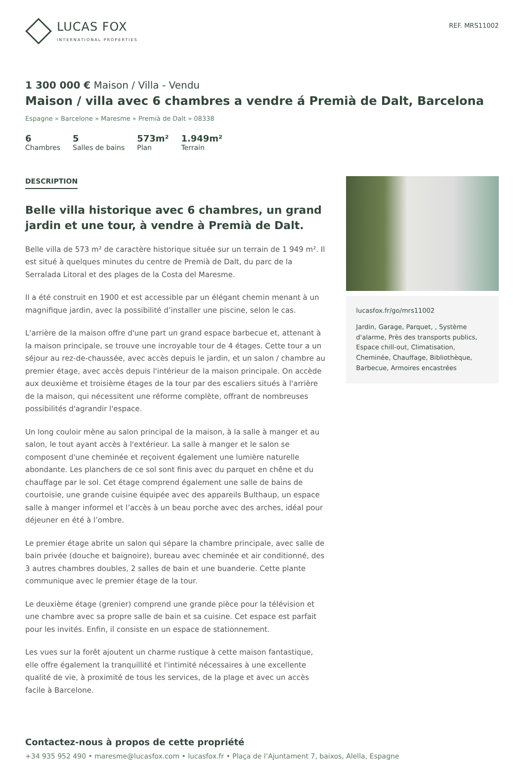LUCAS FOX
INTERNATIONAL PROPERTIES
REF. MRS11002
1 300 000 € Maison / Villa - Vendu
Maison / villa avec 6 chambres a vendre á Premià de Dalt, Barcelona
Espagne » Barcelone » Maresme » Premià de Dalt » 08338
6
Chambres
5
Salles de bains
573m²
Plan
1.949m²
Terrain
DESCRIPTION
Belle villa historique avec 6 chambres, un grand jardin et une tour, à vendre à Premià de Dalt.
Belle villa de 573 m² de caractère historique située sur un terrain de 1 949 m². Il est situé à quelques minutes du centre de Premià de Dalt, du parc de la Serralada Litoral et des plages de la Costa del Maresme.
Il a été construit en 1900 et est accessible par un élégant chemin menant à un magnifique jardin, avec la possibilité d’installer une piscine, selon le cas.
L'arrière de la maison offre d'une part un grand espace barbecue et, attenant à la maison principale, se trouve une incroyable tour de 4 étages. Cette tour a un séjour au rez-de-chaussée, avec accès depuis le jardin, et un salon / chambre au premier étage, avec accès depuis l'intérieur de la maison principale. On accède aux deuxième et troisième étages de la tour par des escaliers situés à l'arrière de la maison, qui nécessitent une réforme complète, offrant de nombreuses possibilités d'agrandir l'espace.
Un long couloir mène au salon principal de la maison, à la salle à manger et au salon, le tout ayant accès à l'extérieur. La salle à manger et le salon se composent d'une cheminée et reçoivent également une lumière naturelle abondante. Les planchers de ce sol sont finis avec du parquet en chêne et du chauffage par le sol. Cet étage comprend également une salle de bains de courtoisie, une grande cuisine équipée avec des appareils Bulthaup, un espace salle à manger informel et l’accès à un beau porche avec des arches, idéal pour déjeuner en été à l’ombre.
Le premier étage abrite un salon qui sépare la chambre principale, avec salle de bain privée (douche et baignoire), bureau avec cheminée et air conditionné, des 3 autres chambres doubles, 2 salles de bain et une buanderie. Cette plante communique avec le premier étage de la tour.
Le deuxième étage (grenier) comprend une grande pièce pour la télévision et une chambre avec sa propre salle de bain et sa cuisine. Cet espace est parfait pour les invités. Enfin, il consiste en un espace de stationnement.
Les vues sur la forêt ajoutent un charme rustique à cette maison fantastique, elle offre également la tranquillité et l'intimité nécessaires à une excellente qualité de vie, à proximité de tous les services, de la plage et avec un accès facile à Barcelone.
lucasfox.fr/go/mrs11002
Jardin, Garage, Parquet, , Système d'alarme, Près des transports publics, Espace chill-out, Climatisation, Cheminée, Chauffage, Bibliothèque, Barbecue, Armoires encastrées
Contactez-nous à propos de cette propriété
+34 935 952 490 • maresme@lucasfox.com • lucasfox.fr • Plaça de l’Ajuntament 7, baixos, Alella, Espagne